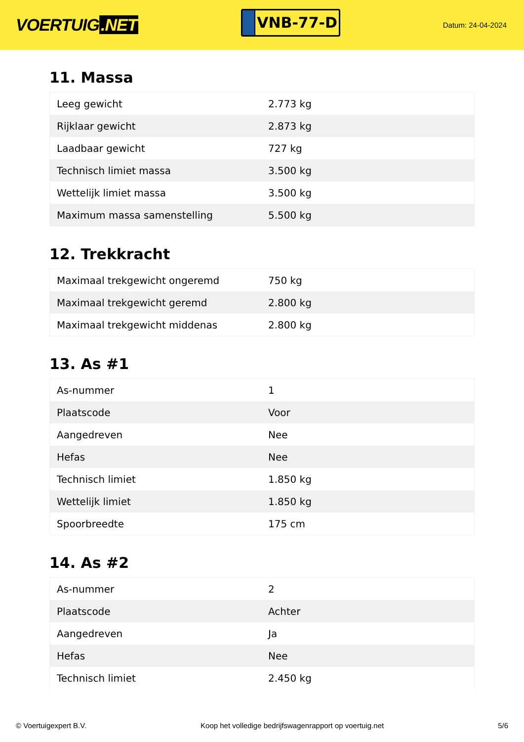VOERTUIG.NET
VNB-77-D
Datum: 24-04-2024
11. Massa
| Leeg gewicht | 2.773 kg |
| Rijklaar gewicht | 2.873 kg |
| Laadbaar gewicht | 727 kg |
| Technisch limiet massa | 3.500 kg |
| Wettelijk limiet massa | 3.500 kg |
| Maximum massa samenstelling | 5.500 kg |
12. Trekkracht
| Maximaal trekgewicht ongeremd | 750 kg |
| Maximaal trekgewicht geremd | 2.800 kg |
| Maximaal trekgewicht middenas | 2.800 kg |
13. As #1
| As-nummer | 1 |
| Plaatscode | Voor |
| Aangedreven | Nee |
| Hefas | Nee |
| Technisch limiet | 1.850 kg |
| Wettelijk limiet | 1.850 kg |
| Spoorbreedte | 175 cm |
14. As #2
| As-nummer | 2 |
| Plaatscode | Achter |
| Aangedreven | Ja |
| Hefas | Nee |
| Technisch limiet | 2.450 kg |
© Voertuigexpert B.V. Koop het volledige bedrijfswagenrapport op voertuig.net 5/6